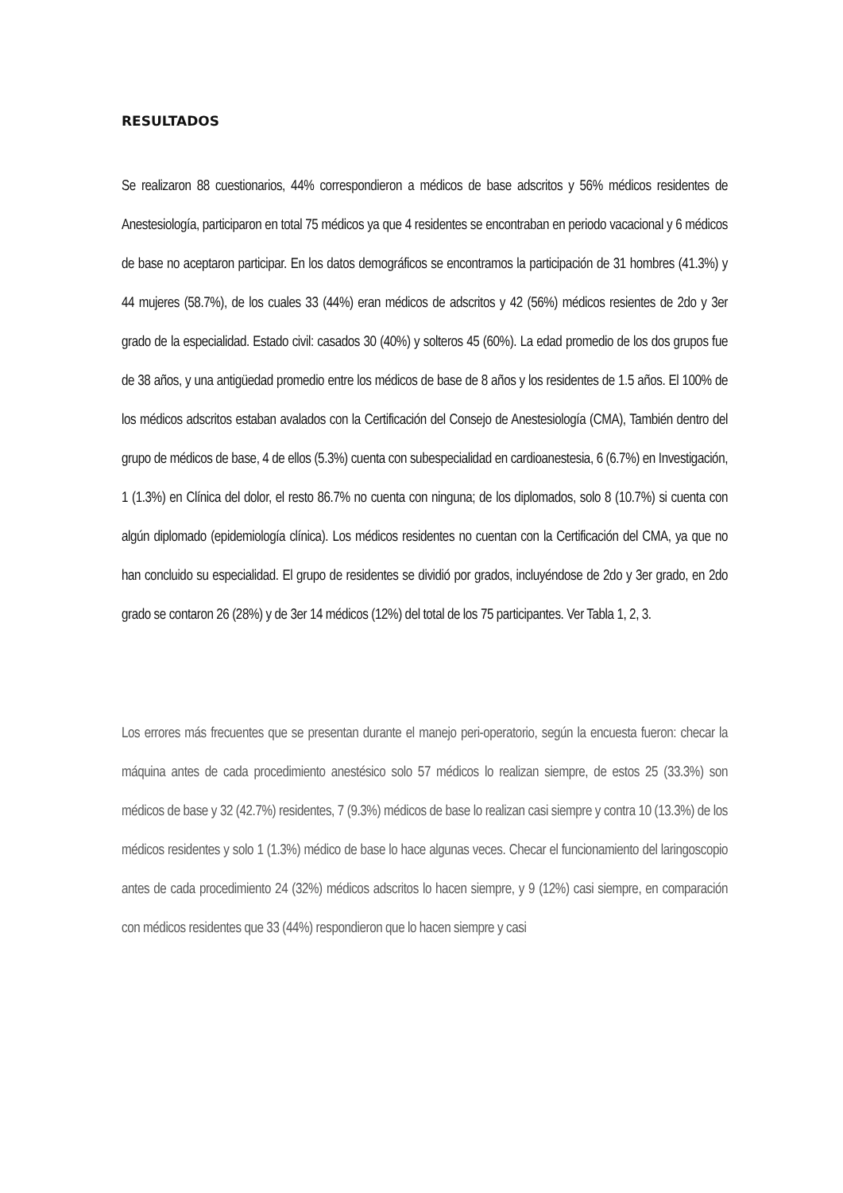RESULTADOS
Se realizaron 88 cuestionarios, 44% correspondieron a médicos de base adscritos y 56% médicos residentes de Anestesiología, participaron en total 75 médicos ya que 4 residentes se encontraban en periodo vacacional y 6 médicos de base no aceptaron participar. En los datos demográficos se encontramos la participación de 31 hombres (41.3%) y 44 mujeres (58.7%), de los cuales 33 (44%) eran médicos de adscritos y 42 (56%) médicos resientes de 2do y 3er grado de la especialidad. Estado civil: casados 30 (40%) y solteros 45 (60%). La edad promedio de los dos grupos fue de 38 años, y una antigüedad promedio entre los médicos de base de 8 años y los residentes de 1.5 años. El 100% de los médicos adscritos estaban avalados con la Certificación del Consejo de Anestesiología (CMA), También dentro del grupo de médicos de base, 4 de ellos (5.3%) cuenta con subespecialidad en cardioanestesia, 6 (6.7%) en Investigación, 1 (1.3%) en Clínica del dolor, el resto 86.7% no cuenta con ninguna; de los diplomados, solo 8 (10.7%) si cuenta con algún diplomado (epidemiología clínica). Los médicos residentes no cuentan con la Certificación del CMA, ya que no han concluido su especialidad. El grupo de residentes se dividió por grados, incluyéndose de 2do y 3er grado, en 2do grado se contaron 26 (28%) y de 3er 14 médicos (12%) del total de los 75 participantes. Ver Tabla 1, 2, 3.
Los errores más frecuentes que se presentan durante el manejo peri-operatorio, según la encuesta fueron: checar la máquina antes de cada procedimiento anestésico solo 57 médicos lo realizan siempre, de estos 25 (33.3%) son médicos de base y 32 (42.7%) residentes, 7 (9.3%) médicos de base lo realizan casi siempre y contra 10 (13.3%) de los médicos residentes y solo 1 (1.3%) médico de base lo hace algunas veces. Checar el funcionamiento del laringoscopio antes de cada procedimiento 24 (32%) médicos adscritos lo hacen siempre, y 9 (12%) casi siempre, en comparación con médicos residentes que 33 (44%) respondieron que lo hacen siempre y casi